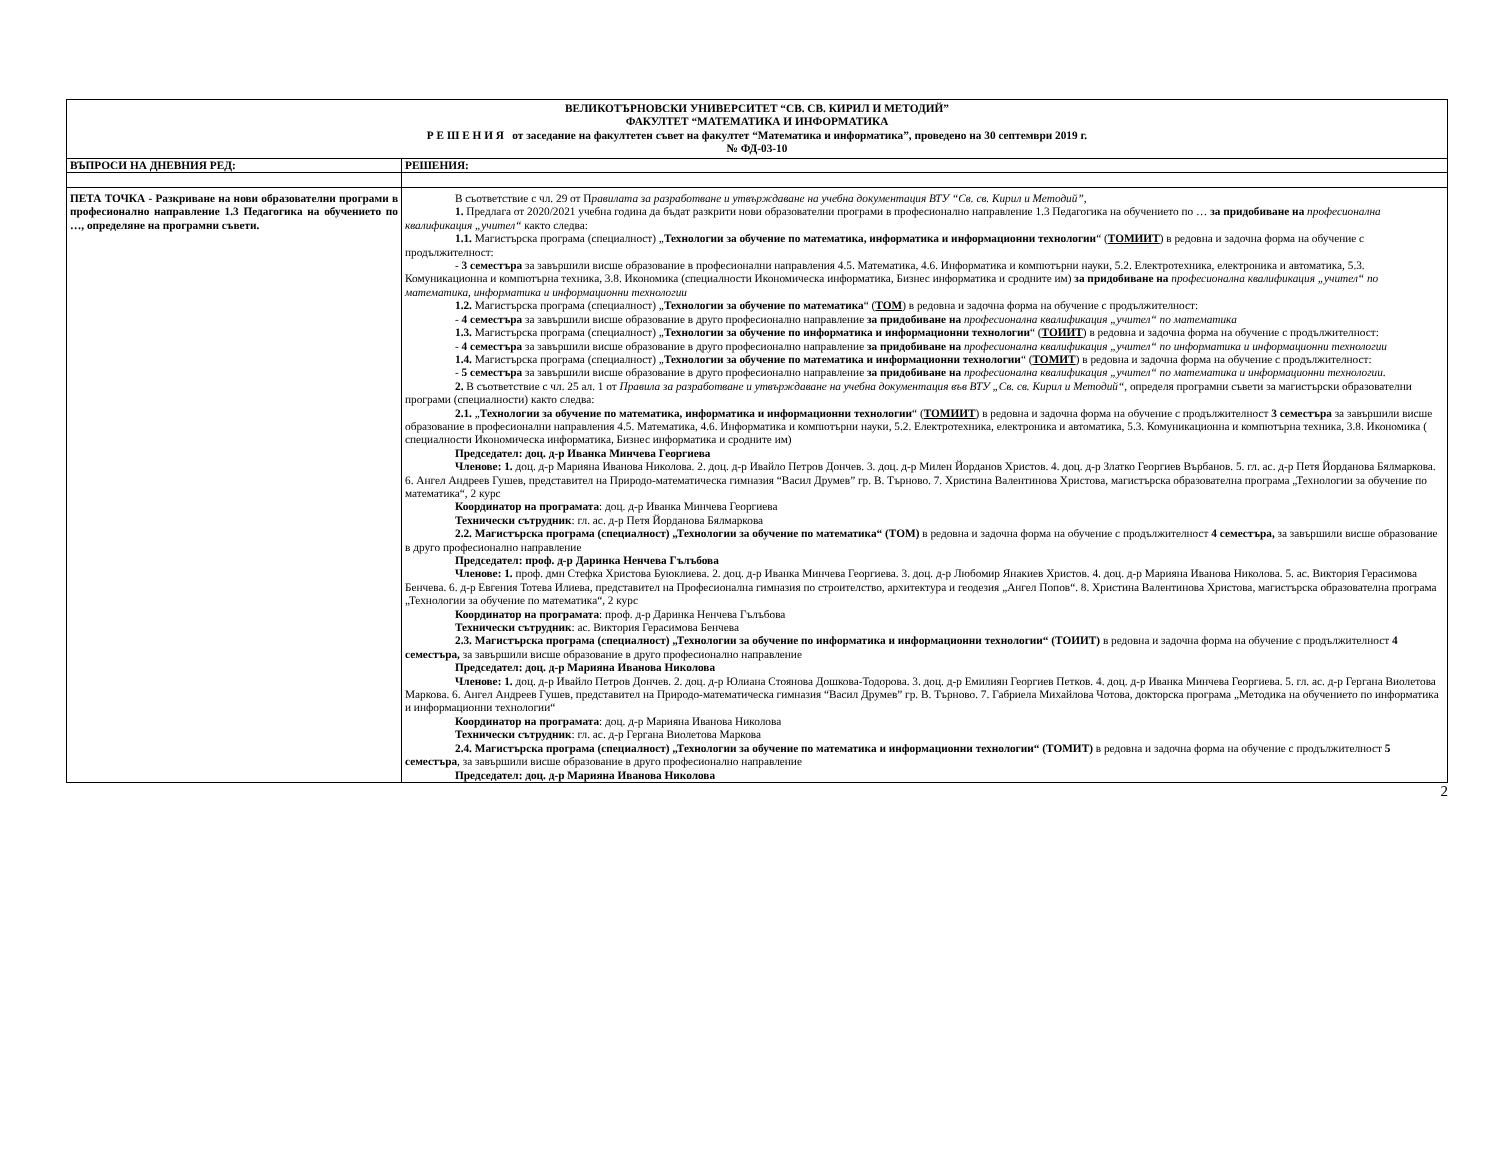| ВЕЛИКОТЪРНОВСКИ УНИВЕРСИТЕТ “СВ. СВ. КИРИЛ И МЕТОДИЙ” ФАКУЛТЕТ “МАТЕМАТИКА И ИНФОРМАТИКА Р Е Ш Е Н И Я от заседание на факултетен съвет на факултет “Математика и информатика”, проведено на 30 септември 2019 г. № ФД-03-10 | |
| ВЪПРОСИ НА ДНЕВНИЯ РЕД: | РЕШЕНИЯ: |
| ПЕТА ТОЧКА - Разкриване на нови образователни програми в професионално направление 1.3 Педагогика на обучението по …, определяне на програмни съвети. | В съответствие с чл. 29 от П равилата за разработване и утвърждаване на учебна документация ВТУ “Св. св. Кирил и Методий” , 1. Предлага от 2020/2021 учебна година да бъдат разкрити нови образователни програми в професионално направление 1.3 Педагогика на обучението по … за придобиване на професионална квалификация „учител“ както следва: 1.1. Магистърска програма (специалност) „ Технологии за обучение по математика, информатика и информационни технологии “ ( ТОМИИТ ) в редовна и задочна форма на обучение с продължителност: ‑ 3 семестъра за завършили висше образование в професионални направления 4.5. Математика, 4.6. Информатика и компютърни науки, 5.2. Електротехника, електроника и автоматика, 5.3. Комуникационна и компютърна техника, 3.8. Икономика (специалности Икономическа информатика, Бизнес информатика и сродните им) за придобиване на професионална квалификация „учител“ по математика, информатика и информационни технологии 1.2. Магистърска програма (специалност) „ Технологии за обучение по математика “ ( ТОМ ) в редовна и задочна форма на обучение с продължителност: ‑ 4 семестъра за завършили висше образование в друго професионално направление за придобиване на професионална квалификация „учител“ по математика 1.3. Магистърска програма (специалност) „ Технологии за обучение по информатика и информационни технологии “ ( ТОИИТ ) в редовна и задочна форма на обучение с продължителност: ‑ 4 семестъра за завършили висше образование в друго професионално направление за придобиване на професионална квалификация „учител“ по информатика и информационни технологии 1.4. Магистърска програма (специалност) „ Технологии за обучение по математика и информационни технологии “ ( ТОМИТ ) в редовна и задочна форма на обучение с продължителност: ‑ 5 семестъра за завършили висше образование в друго професионално направление за придобиване на професионална квалификация „учител“ по математика и информационни технологии . 2. В съответствие с чл. 25 ал. 1 от Правила за разработване и утвърждаване на учебна документация във ВТУ „Св. св. Кирил и Методий“ , определя програмни съвети за магистърски образователни програми (специалности) както следва: 2.1. „ Технологии за обучение по математика, информатика и информационни технологии “ ( ТОМИИТ ) в редовна и задочна форма на обучение с продължителност 3 семестъра за завършили висше образование в професионални направления 4.5. Математика, 4.6. Информатика и компютърни науки, 5.2. Електротехника, електроника и автоматика, 5.3. Комуникационна и компютърна техника, 3.8. Икономика ( специалности Икономическа информатика, Бизнес информатика и сродните им) Председател: доц. д-р Иванка Минчева Георгиева Членове: 1. доц. д-р Марияна Иванова Николова. 2. доц. д-р Ивайло Петров Дончев. 3. доц. д-р Милен Йорданов Христов. 4. доц. д-р Златко Георгиев Върбанов. 5. гл. ас. д-р Петя Йорданова Бялмаркова. 6. Ангел Андреев Гушев, представител на Природо-математическа гимназия “Васил Друмев” гр. В. Търново. 7. Христина Валентинова Христова, магистърска образователна програма „Технологии за обучение по математика“, 2 курс Координатор на програмата : доц. д-р Иванка Минчева Георгиева Технически сътрудник : гл. ас. д-р Петя Йорданова Бялмаркова 2.2. Магистърска програма (специалност) „Технологии за обучение по математика“ (ТОМ) в редовна и задочна форма на обучение с продължителност 4 семестъра, за завършили висше образование в друго професионално направление Председател: проф. д-р Даринка Ненчева Гълъбова Членове: 1. проф. дмн Стефка Христова Буюклиева. 2. доц. д-р Иванка Минчева Георгиева. 3. доц. д-р Любомир Янакиев Христов. 4. доц. д-р Марияна Иванова Николова. 5. ас. Виктория Герасимова Бенчева. 6. д-р Евгения Тотева Илиева, представител на Професионална гимназия по строителство, архитектура и геодезия „Ангел Попов“. 8. Христина Валентинова Христова, магистърска образователна програма „Технологии за обучение по математика“, 2 курс Координатор на програмата : проф. д-р Даринка Ненчева Гълъбова Технически сътрудник : ас. Виктория Герасимова Бенчева 2.3. Магистърска програма (специалност) „Технологии за обучение по информатика и информационни технологии“ (ТОИИТ) в редовна и задочна форма на обучение с продължителност 4 семестъра, за завършили висше образование в друго професионално направление Председател: доц. д-р Марияна Иванова Николова Членове: 1. доц. д-р Ивайло Петров Дончев. 2. доц. д-р Юлиана Стоянова Дошкова-Тодорова. 3. доц. д-р Емилиян Георгиев Петков. 4. доц. д-р Иванка Минчева Георгиева. 5. гл. ас. д-р Гергана Виолетова Маркова. 6. Ангел Андреев Гушев, представител на Природо-математическа гимназия “Васил Друмев” гр. В. Търново. 7. Габриела Михайлова Чотова, докторска програма „Методика на обучението по информатика и информационни технологии“ Координатор на програмата : доц. д-р Марияна Иванова Николова Технически сътрудник : гл. ас. д-р Гергана Виолетова Маркова 2.4. Магистърска програма (специалност) „Технологии за обучение по математика и информационни технологии“ (ТОМИТ) в редовна и задочна форма на обучение с продължителност 5 семестъра , за завършили висше образование в друго професионално направление Председател: доц. д-р Марияна Иванова Николова |
2